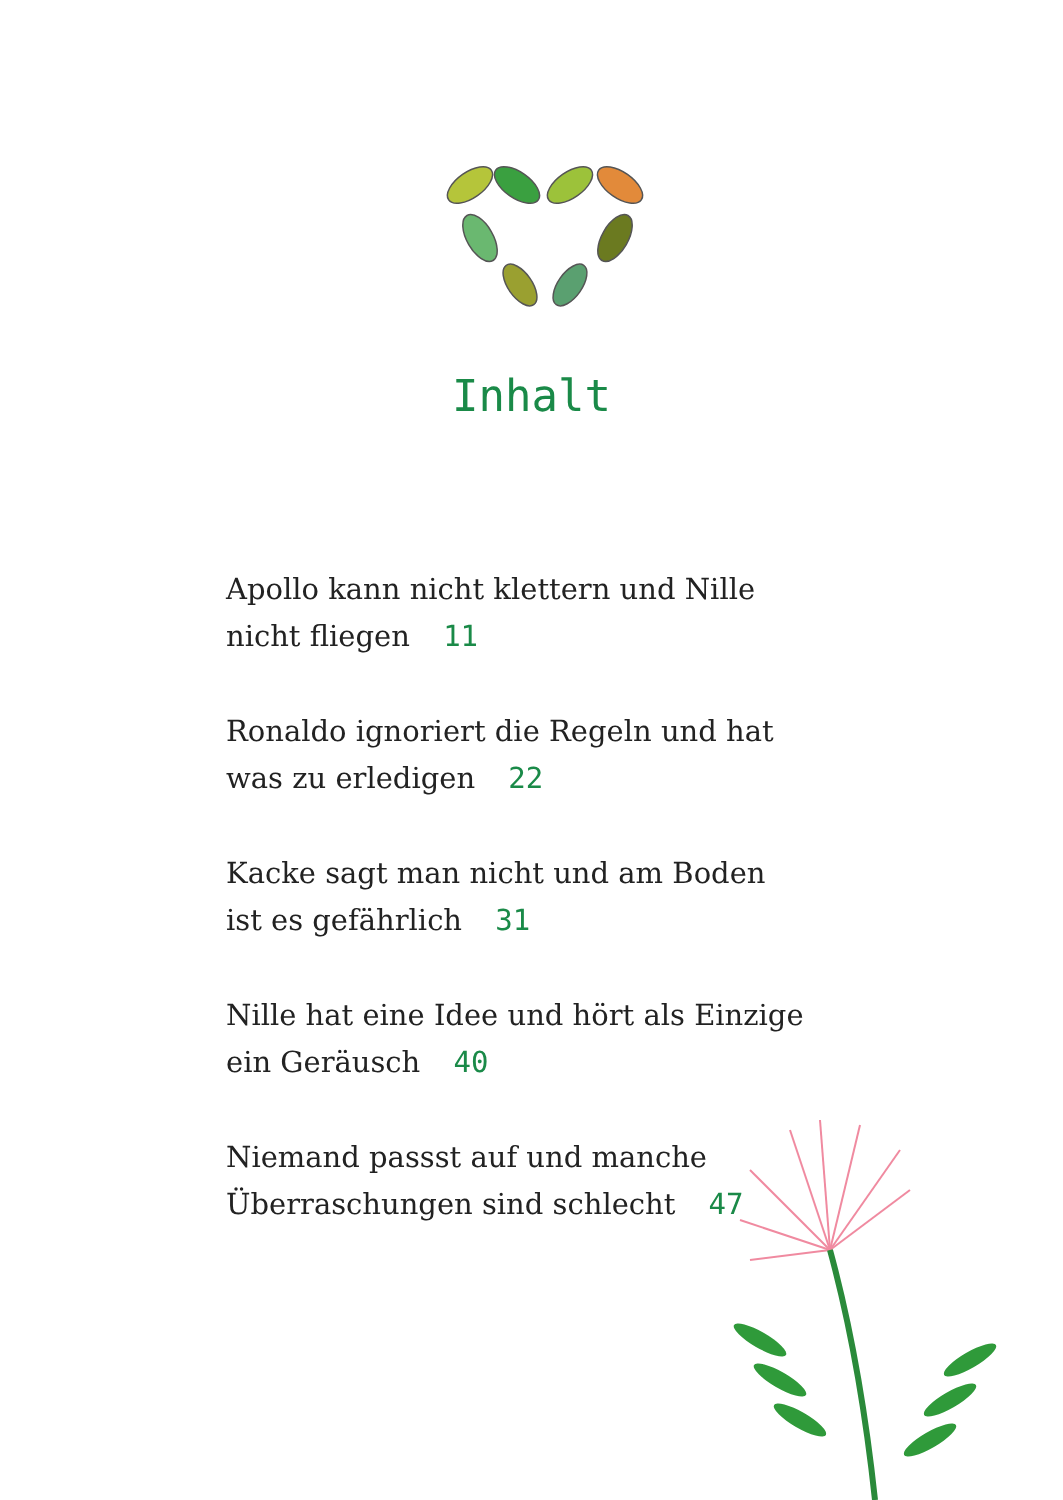Inhalt
Apollo kann nicht klettern und Nille nicht fliegen 11
Ronaldo ignoriert die Regeln und hat was zu erledigen 22
Kacke sagt man nicht und am Boden ist es gefährlich 31
Nille hat eine Idee und hört als Einzige ein Geräusch 40
Niemand passst auf und manche Überraschungen sind schlecht 47